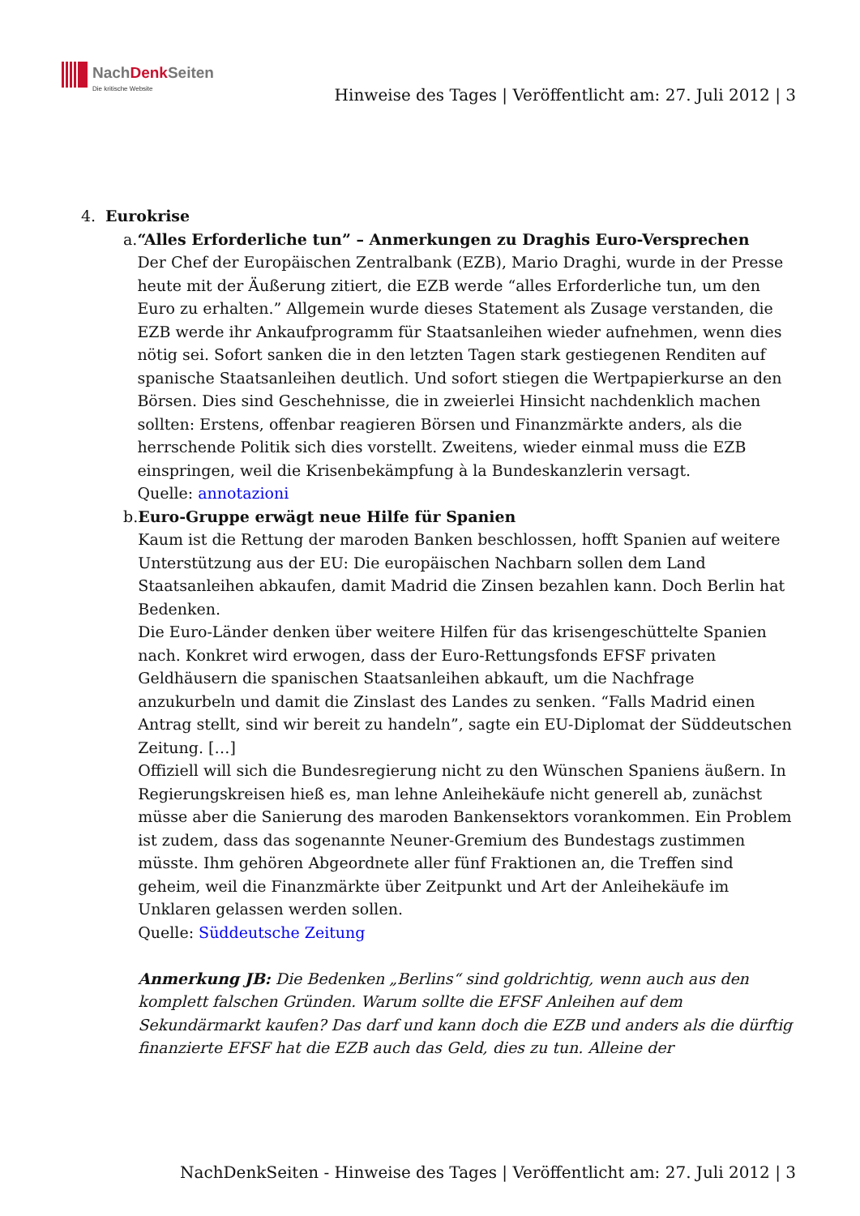NachDenk Seiten
Die kritische Website
Hinweise des Tages | Veröffentlicht am: 27. Juli 2012 | 3
4. Eurokrise
a. “Alles Erforderliche tun” – Anmerkungen zu Draghis Euro-Versprechen
Der Chef der Europäischen Zentralbank (EZB), Mario Draghi, wurde in der Presse heute mit der Äußerung zitiert, die EZB werde “alles Erforderliche tun, um den Euro zu erhalten.” Allgemein wurde dieses Statement als Zusage verstanden, die EZB werde ihr Ankaufprogramm für Staatsanleihen wieder aufnehmen, wenn dies nötig sei. Sofort sanken die in den letzten Tagen stark gestiegenen Renditen auf spanische Staatsanleihen deutlich. Und sofort stiegen die Wertpapierkurse an den Börsen. Dies sind Geschehnisse, die in zweierlei Hinsicht nachdenklich machen sollten: Erstens, offenbar reagieren Börsen und Finanzmärkte anders, als die herrschende Politik sich dies vorstellt. Zweitens, wieder einmal muss die EZB einspringen, weil die Krisenbekämpfung à la Bundeskanzlerin versagt.
Quelle: annotazioni
b. Euro-Gruppe erwägt neue Hilfe für Spanien
Kaum ist die Rettung der maroden Banken beschlossen, hofft Spanien auf weitere Unterstützung aus der EU: Die europäischen Nachbarn sollen dem Land Staatsanleihen abkaufen, damit Madrid die Zinsen bezahlen kann. Doch Berlin hat Bedenken.
Die Euro-Länder denken über weitere Hilfen für das krisengeschüttelte Spanien nach. Konkret wird erwogen, dass der Euro-Rettungsfonds EFSF privaten Geldhäusern die spanischen Staatsanleihen abkauft, um die Nachfrage anzukurbeln und damit die Zinslast des Landes zu senken. “Falls Madrid einen Antrag stellt, sind wir bereit zu handeln”, sagte ein EU-Diplomat der Süddeutschen Zeitung. […]
Offiziell will sich die Bundesregierung nicht zu den Wünschen Spaniens äußern. In Regierungskreisen hieß es, man lehne Anleihekäufe nicht generell ab, zunächst müsse aber die Sanierung des maroden Bankensektors vorankommen. Ein Problem ist zudem, dass das sogenannte Neuner-Gremium des Bundestags zustimmen müsste. Ihm gehören Abgeordnete aller fünf Fraktionen an, die Treffen sind geheim, weil die Finanzmärkte über Zeitpunkt und Art der Anleihekäufe im Unklaren gelassen werden sollen.
Quelle: Süddeutsche Zeitung
Anmerkung JB: Die Bedenken „Berlins“ sind goldrichtig, wenn auch aus den komplett falschen Gründen. Warum sollte die EFSF Anleihen auf dem Sekundärmarkt kaufen? Das darf und kann doch die EZB und anders als die dürftig finanzierte EFSF hat die EZB auch das Geld, dies zu tun. Alleine der
NachDenkSeiten - Hinweise des Tages | Veröffentlicht am: 27. Juli 2012 | 3